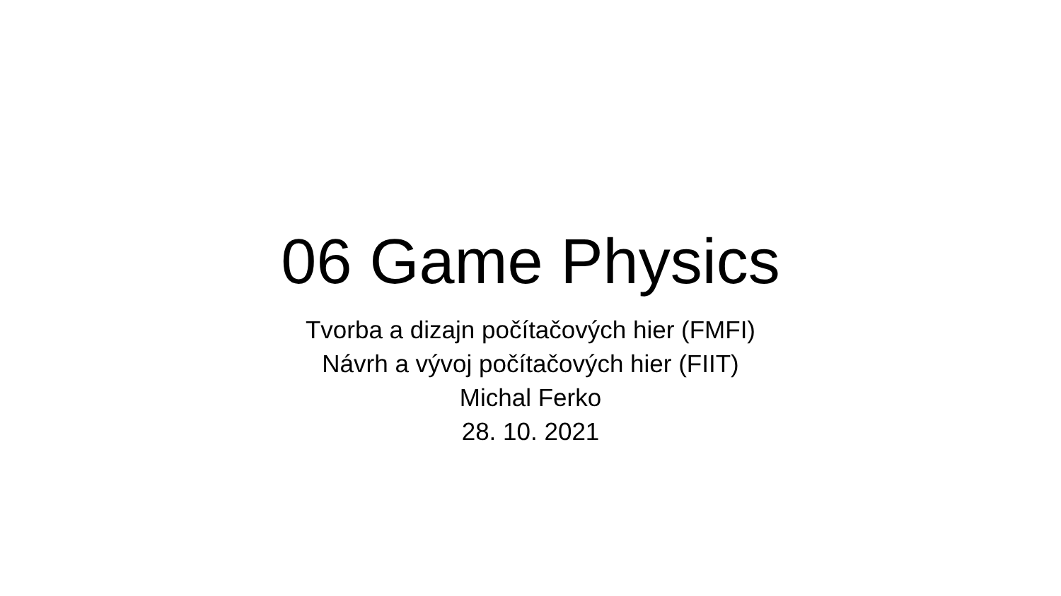06 Game Physics
Tvorba a dizajn počítačových hier (FMFI)
Návrh a vývoj počítačových hier (FIIT)
Michal Ferko
28. 10. 2021